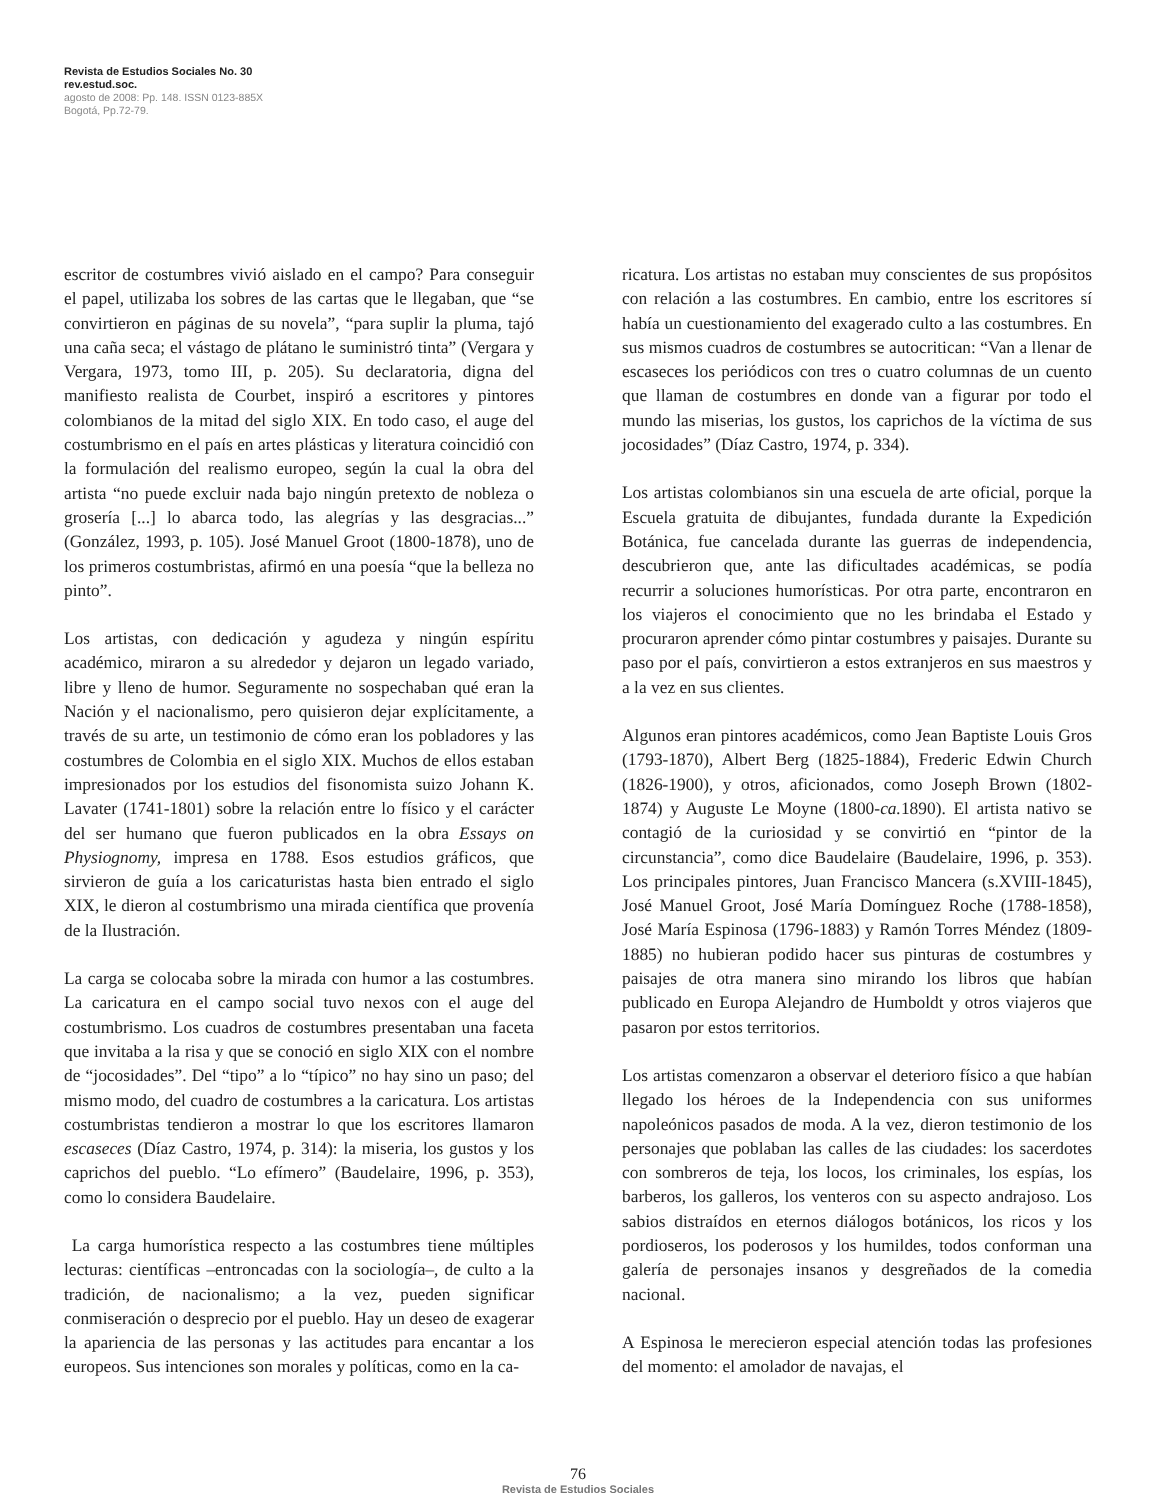Revista de Estudios Sociales No. 30
rev.estud.soc.
agosto de 2008: Pp. 148. ISSN 0123-885X
Bogotá, Pp.72-79.
escritor de costumbres vivió aislado en el campo? Para conseguir el papel, utilizaba los sobres de las cartas que le llegaban, que “se convirtieron en páginas de su novela”, “para suplir la pluma, tajó una caña seca; el vástago de plátano le suministró tinta” (Vergara y Vergara, 1973, tomo III, p. 205). Su declaratoria, digna del manifiesto realista de Courbet, inspiró a escritores y pintores colombianos de la mitad del siglo XIX. En todo caso, el auge del costumbrismo en el país en artes plásticas y literatura coincidió con la formulación del realismo europeo, según la cual la obra del artista “no puede excluir nada bajo ningún pretexto de nobleza o grosería [...] lo abarca todo, las alegrías y las desgracias...” (González, 1993, p. 105). José Manuel Groot (1800-1878), uno de los primeros costumbristas, afirmó en una poesía “que la belleza no pinto”.
Los artistas, con dedicación y agudeza y ningún espíritu académico, miraron a su alrededor y dejaron un legado variado, libre y lleno de humor. Seguramente no sospechaban qué eran la Nación y el nacionalismo, pero quisieron dejar explícitamente, a través de su arte, un testimonio de cómo eran los pobladores y las costumbres de Colombia en el siglo XIX. Muchos de ellos estaban impresionados por los estudios del fisonomista suizo Johann K. Lavater (1741-1801) sobre la relación entre lo físico y el carácter del ser humano que fueron publicados en la obra Essays on Physiognomy, impresa en 1788. Esos estudios gráficos, que sirvieron de guía a los caricaturistas hasta bien entrado el siglo XIX, le dieron al costumbrismo una mirada científica que provenía de la Ilustración.
La carga se colocaba sobre la mirada con humor a las costumbres. La caricatura en el campo social tuvo nexos con el auge del costumbrismo. Los cuadros de costumbres presentaban una faceta que invitaba a la risa y que se conoció en siglo XIX con el nombre de “jocosidades”. Del “tipo” a lo “típico” no hay sino un paso; del mismo modo, del cuadro de costumbres a la caricatura. Los artistas costumbristas tendieron a mostrar lo que los escritores llamaron escaseces (Díaz Castro, 1974, p. 314): la miseria, los gustos y los caprichos del pueblo. “Lo efímero” (Baudelaire, 1996, p. 353), como lo considera Baudelaire.
La carga humorística respecto a las costumbres tiene múltiples lecturas: científicas –entroncadas con la sociología–, de culto a la tradición, de nacionalismo; a la vez, pueden significar conmiseración o desprecio por el pueblo. Hay un deseo de exagerar la apariencia de las personas y las actitudes para encantar a los europeos. Sus intenciones son morales y políticas, como en la ca-
ricatura. Los artistas no estaban muy conscientes de sus propósitos con relación a las costumbres. En cambio, entre los escritores sí había un cuestionamiento del exagerado culto a las costumbres. En sus mismos cuadros de costumbres se autocritican: “Van a llenar de escaseces los periódicos con tres o cuatro columnas de un cuento que llaman de costumbres en donde van a figurar por todo el mundo las miserias, los gustos, los caprichos de la víctima de sus jocosidades” (Díaz Castro, 1974, p. 334).
Los artistas colombianos sin una escuela de arte oficial, porque la Escuela gratuita de dibujantes, fundada durante la Expedición Botánica, fue cancelada durante las guerras de independencia, descubrieron que, ante las dificultades académicas, se podía recurrir a soluciones humorísticas. Por otra parte, encontraron en los viajeros el conocimiento que no les brindaba el Estado y procuraron aprender cómo pintar costumbres y paisajes. Durante su paso por el país, convirtieron a estos extranjeros en sus maestros y a la vez en sus clientes.
Algunos eran pintores académicos, como Jean Baptiste Louis Gros (1793-1870), Albert Berg (1825-1884), Frederic Edwin Church (1826-1900), y otros, aficionados, como Joseph Brown (1802-1874) y Auguste Le Moyne (1800-ca. 1890). El artista nativo se contagió de la curiosidad y se convirtió en “pintor de la circunstancia”, como dice Baudelaire (Baudelaire, 1996, p. 353). Los principales pintores, Juan Francisco Mancera (s.XVIII-1845), José Manuel Groot, José María Domínguez Roche (1788-1858), José María Espinosa (1796-1883) y Ramón Torres Méndez (1809-1885) no hubieran podido hacer sus pinturas de costumbres y paisajes de otra manera sino mirando los libros que habían publicado en Europa Alejandro de Humboldt y otros viajeros que pasaron por estos territorios.
Los artistas comenzaron a observar el deterioro físico a que habían llegado los héroes de la Independencia con sus uniformes napoleónicos pasados de moda. A la vez, dieron testimonio de los personajes que poblaban las calles de las ciudades: los sacerdotes con sombreros de teja, los locos, los criminales, los espías, los barberos, los galleros, los venteros con su aspecto andrajoso. Los sabios distraídos en eternos diálogos botánicos, los ricos y los pordioseros, los poderosos y los humildes, todos conforman una galería de personajes insanos y desgreñados de la comedia nacional.
A Espinosa le merecieron especial atención todas las profesiones del momento: el amolador de navajas, el
76
Revista de Estudios Sociales